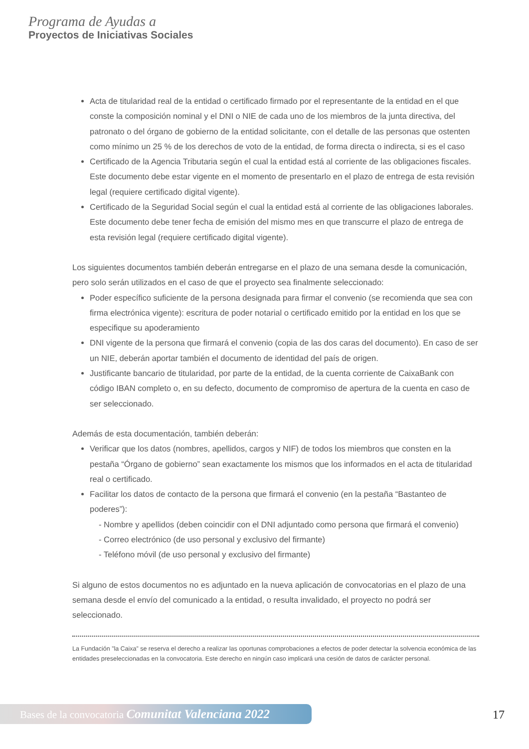Programa de Ayudas a
Proyectos de Iniciativas Sociales
Acta de titularidad real de la entidad o certificado firmado por el representante de la entidad en el que conste la composición nominal y el DNI o NIE de cada uno de los miembros de la junta directiva, del patronato o del órgano de gobierno de la entidad solicitante, con el detalle de las personas que ostenten como mínimo un 25 % de los derechos de voto de la entidad, de forma directa o indirecta, si es el caso
Certificado de la Agencia Tributaria según el cual la entidad está al corriente de las obligaciones fiscales. Este documento debe estar vigente en el momento de presentarlo en el plazo de entrega de esta revisión legal (requiere certificado digital vigente).
Certificado de la Seguridad Social según el cual la entidad está al corriente de las obligaciones laborales. Este documento debe tener fecha de emisión del mismo mes en que transcurre el plazo de entrega de esta revisión legal (requiere certificado digital vigente).
Los siguientes documentos también deberán entregarse en el plazo de una semana desde la comunicación, pero solo serán utilizados en el caso de que el proyecto sea finalmente seleccionado:
Poder específico suficiente de la persona designada para firmar el convenio (se recomienda que sea con firma electrónica vigente): escritura de poder notarial o certificado emitido por la entidad en los que se especifique su apoderamiento
DNI vigente de la persona que firmará el convenio (copia de las dos caras del documento). En caso de ser un NIE, deberán aportar también el documento de identidad del país de origen.
Justificante bancario de titularidad, por parte de la entidad, de la cuenta corriente de CaixaBank con código IBAN completo o, en su defecto, documento de compromiso de apertura de la cuenta en caso de ser seleccionado.
Además de esta documentación, también deberán:
Verificar que los datos (nombres, apellidos, cargos y NIF) de todos los miembros que consten en la pestaña “Órgano de gobierno” sean exactamente los mismos que los informados en el acta de titularidad real o certificado.
Facilitar los datos de contacto de la persona que firmará el convenio (en la pestaña “Bastanteo de poderes”):
- Nombre y apellidos (deben coincidir con el DNI adjuntado como persona que firmará el convenio)
- Correo electrónico (de uso personal y exclusivo del firmante)
- Teléfono móvil (de uso personal y exclusivo del firmante)
Si alguno de estos documentos no es adjuntado en la nueva aplicación de convocatorias en el plazo de una semana desde el envío del comunicado a la entidad, o resulta invalidado, el proyecto no podrá ser seleccionado.
La Fundación ”la Caixa” se reserva el derecho a realizar las oportunas comprobaciones a efectos de poder detectar la solvencia económica de las entidades preseleccionadas en la convocatoria. Este derecho en ningún caso implicará una cesión de datos de carácter personal.
Bases de la convocatoria Comunitat Valenciana 2022
17